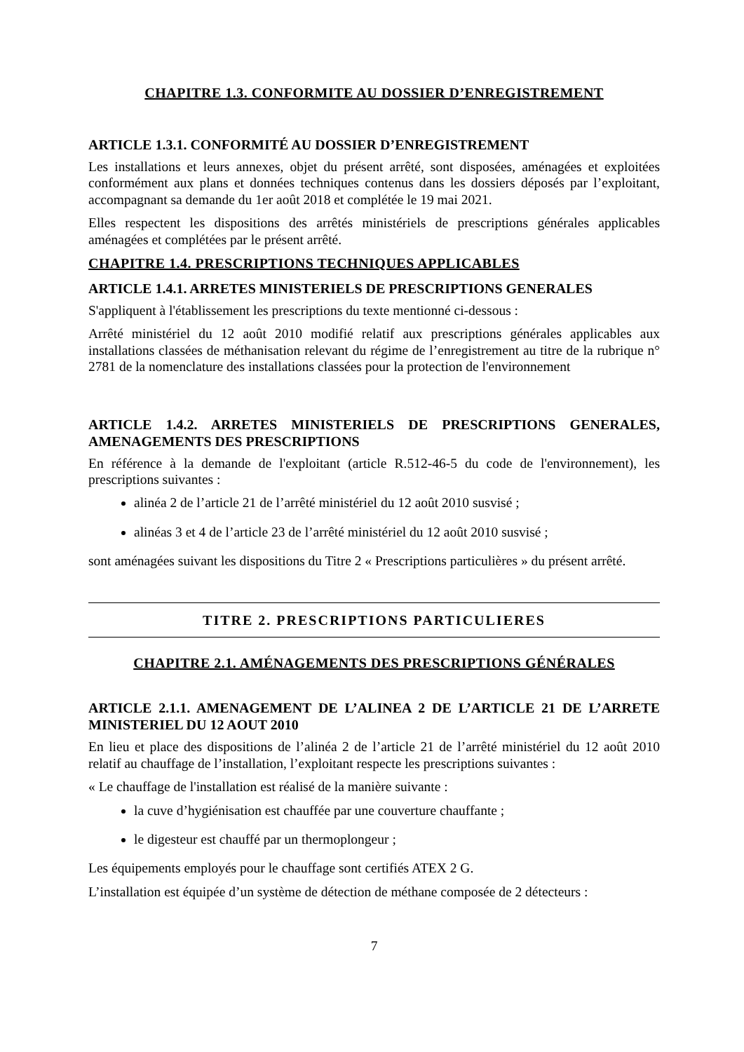CHAPITRE 1.3. CONFORMITE AU DOSSIER D’ENREGISTREMENT
ARTICLE 1.3.1. CONFORMITÉ AU DOSSIER D’ENREGISTREMENT
Les installations et leurs annexes, objet du présent arrêté, sont disposées, aménagées et exploitées conformément aux plans et données techniques contenus dans les dossiers déposés par l’exploitant, accompagnant sa demande du 1er août 2018 et complétée le 19 mai 2021.
Elles respectent les dispositions des arrêtés ministériels de prescriptions générales applicables aménagées et complétées par le présent arrêté.
CHAPITRE 1.4. PRESCRIPTIONS TECHNIQUES APPLICABLES
ARTICLE 1.4.1. ARRETES MINISTERIELS DE PRESCRIPTIONS GENERALES
S'appliquent à l'établissement les prescriptions du texte mentionné ci-dessous :
Arrêté ministériel du 12 août 2010 modifié relatif aux prescriptions générales applicables aux installations classées de méthanisation relevant du régime de l’enregistrement au titre de la rubrique n° 2781 de la nomenclature des installations classées pour la protection de l'environnement
ARTICLE 1.4.2. ARRETES MINISTERIELS DE PRESCRIPTIONS GENERALES, AMENAGEMENTS DES PRESCRIPTIONS
En référence à la demande de l'exploitant (article R.512-46-5 du code de l'environnement), les prescriptions suivantes :
alinéa 2 de l’article 21 de l’arrêté ministériel du 12 août 2010 susvisé ;
alinéas 3 et 4 de l’article 23 de l’arrêté ministériel du 12 août 2010 susvisé ;
sont aménagées suivant les dispositions du Titre 2 « Prescriptions particulières » du présent arrêté.
TITRE 2. PRESCRIPTIONS PARTICULIERES
CHAPITRE 2.1. AMÉNAGEMENTS DES PRESCRIPTIONS GÉNÉRALES
ARTICLE 2.1.1. AMENAGEMENT DE L’ALINEA 2 DE L’ARTICLE 21 DE L’ARRETE MINISTERIEL DU 12 AOUT 2010
En lieu et place des dispositions de l’alinéa 2 de l’article 21 de l’arrêté ministériel du 12 août 2010 relatif au chauffage de l’installation, l’exploitant respecte les prescriptions suivantes :
« Le chauffage de l'installation est réalisé de la manière suivante :
la cuve d’hygiénisation est chauffée par une couverture chauffante ;
le digesteur est chauffé par un thermoplongeur ;
Les équipements employés pour le chauffage sont certifiés ATEX 2 G.
L’installation est équipée d’un système de détection de méthane composée de 2 détecteurs :
7